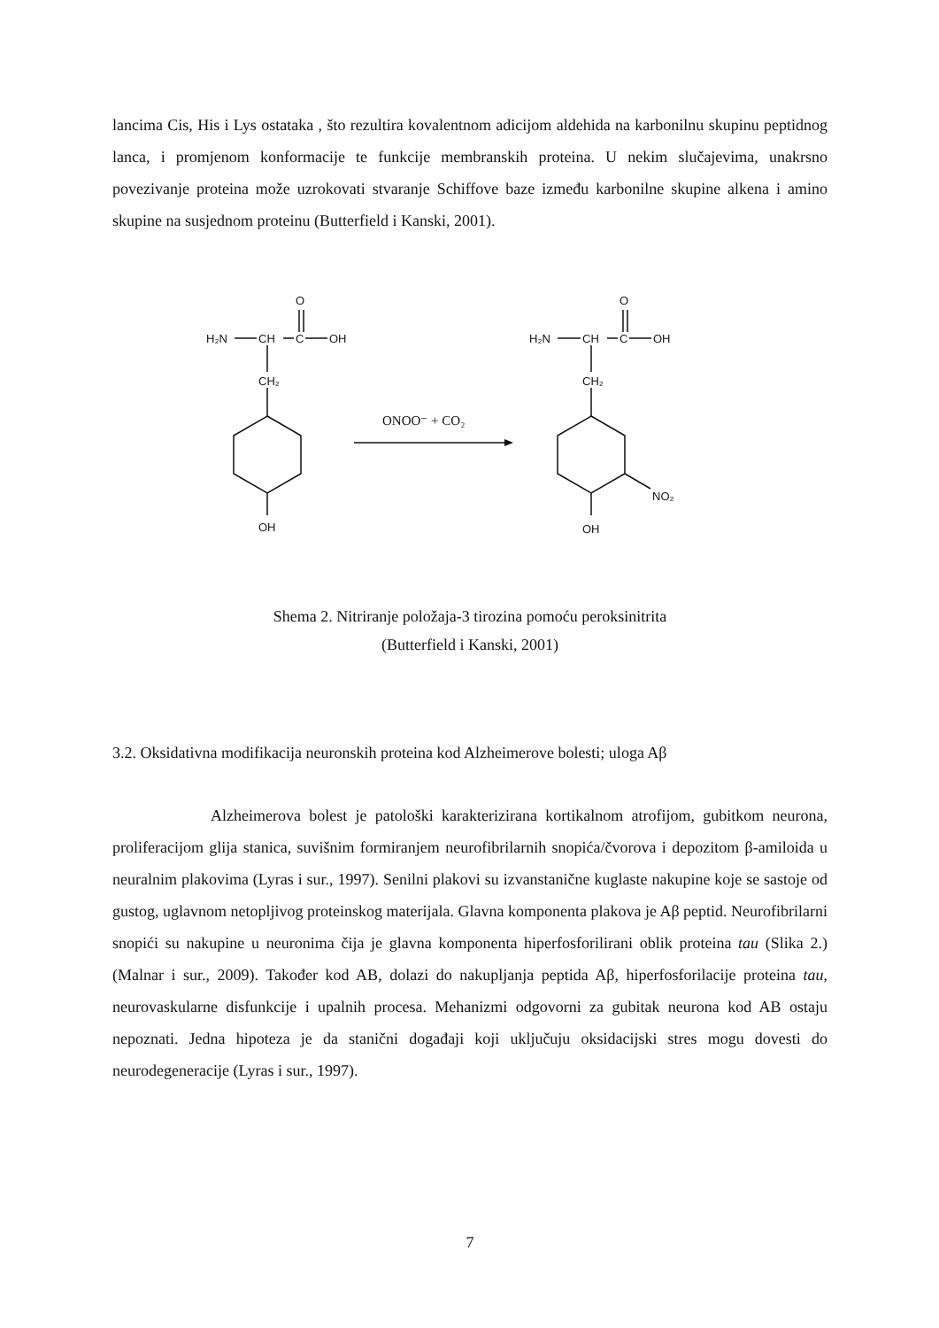lancima Cis, His i Lys ostataka , što rezultira kovalentnom adicijom aldehida na karbonilnu skupinu peptidnog lanca, i promjenom konformacije te funkcije membranskih proteina. U nekim slučajevima, unakrsno povezivanje proteina može uzrokovati stvaranje Schiffove baze između karbonilne skupine alkena i amino skupine na susjednom proteinu (Butterfield i Kanski, 2001).
H₂N
CH
C
OH
O
CH₂
OH
ONOO⁻ + CO₂
H₂N
CH
C
OH
O
CH₂
NO₂
OH
Shema 2. Nitriranje položaja-3 tirozina pomoću peroksinitrita
(Butterfield i Kanski, 2001)
3.2. Oksidativna modifikacija neuronskih proteina kod Alzheimerove bolesti; uloga Aβ
Alzheimerova bolest je patološki karakterizirana kortikalnom atrofijom, gubitkom neurona, proliferacijom glija stanica, suvišnim formiranjem neurofibrilarnih snopića/čvorova i depozitom β-amiloida u neuralnim plakovima (Lyras i sur., 1997). Senilni plakovi su izvanstanične kuglaste nakupine koje se sastoje od gustog, uglavnom netopljivog proteinskog materijala. Glavna komponenta plakova je Aβ peptid. Neurofibrilarni snopići su nakupine u neuronima čija je glavna komponenta hiperfosforilirani oblik proteina tau (Slika 2.) (Malnar i sur., 2009). Također kod AB, dolazi do nakupljanja peptida Aβ, hiperfosforilacije proteina tau, neurovaskularne disfunkcije i upalnih procesa. Mehanizmi odgovorni za gubitak neurona kod AB ostaju nepoznati. Jedna hipoteza je da stanični događaji koji uključuju oksidacijski stres mogu dovesti do neurodegeneracije (Lyras i sur., 1997).
7